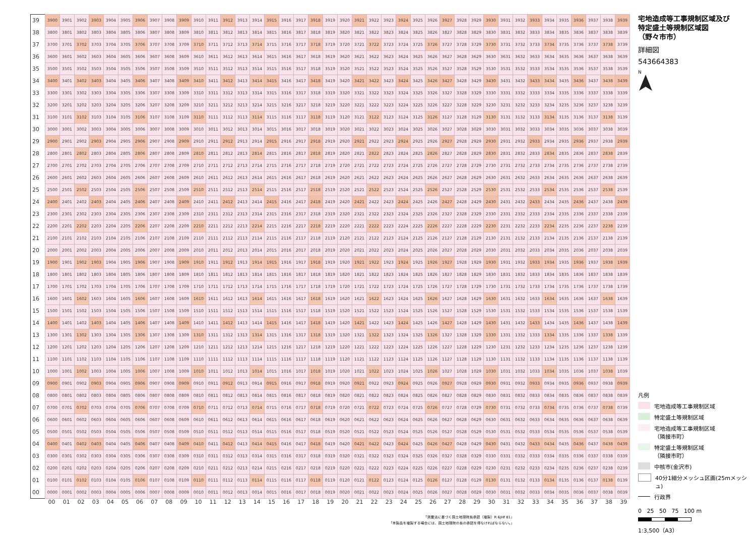| 39 | 3900 | 3901 | 3902 | 3903 | 3904 | 3905 | 3906 | 3907 | 3908 | 3909 | 3910 | 3911 | 3912 | 3913 | 3914 | 3915 | 3916 | 3917 | 3918 | 3919 | 3920 | 3921 | 3922 | 3923 | 3924 | 3925 | 3926 | 3927 | 3928 | 3929 | 3930 | 3931 | 3932 | 3933 | 3934 | 3935 | 3936 | 3937 | 3938 | 3939 |
| 38 | 3800 | 3801 | 3802 | 3803 | 3804 | 3805 | 3806 | 3807 | 3808 | 3809 | 3810 | 3811 | 3812 | 3813 | 3814 | 3815 | 3816 | 3817 | 3818 | 3819 | 3820 | 3821 | 3822 | 3823 | 3824 | 3825 | 3826 | 3827 | 3828 | 3829 | 3830 | 3831 | 3832 | 3833 | 3834 | 3835 | 3836 | 3837 | 3838 | 3839 |
| 37 | 3700 | 3701 | 3702 | 3703 | 3704 | 3705 | 3706 | 3707 | 3708 | 3709 | 3710 | 3711 | 3712 | 3713 | 3714 | 3715 | 3716 | 3717 | 3718 | 3719 | 3720 | 3721 | 3722 | 3723 | 3724 | 3725 | 3726 | 3727 | 3728 | 3729 | 3730 | 3731 | 3732 | 3733 | 3734 | 3735 | 3736 | 3737 | 3738 | 3739 |
| 36 | 3600 | 3601 | 3602 | 3603 | 3604 | 3605 | 3606 | 3607 | 3608 | 3609 | 3610 | 3611 | 3612 | 3613 | 3614 | 3615 | 3616 | 3617 | 3618 | 3619 | 3620 | 3621 | 3622 | 3623 | 3624 | 3625 | 3626 | 3627 | 3628 | 3629 | 3630 | 3631 | 3632 | 3633 | 3634 | 3635 | 3636 | 3637 | 3638 | 3639 |
| 35 | 3500 | 3501 | 3502 | 3503 | 3504 | 3505 | 3506 | 3507 | 3508 | 3509 | 3510 | 3511 | 3512 | 3513 | 3514 | 3515 | 3516 | 3517 | 3518 | 3519 | 3520 | 3521 | 3522 | 3523 | 3524 | 3525 | 3526 | 3527 | 3528 | 3529 | 3530 | 3531 | 3532 | 3533 | 3534 | 3535 | 3536 | 3537 | 3538 | 3539 |
| 34 | 3400 | 3401 | 3402 | 3403 | 3404 | 3405 | 3406 | 3407 | 3408 | 3409 | 3410 | 3411 | 3412 | 3413 | 3414 | 3415 | 3416 | 3417 | 3418 | 3419 | 3420 | 3421 | 3422 | 3423 | 3424 | 3425 | 3426 | 3427 | 3428 | 3429 | 3430 | 3431 | 3432 | 3433 | 3434 | 3435 | 3436 | 3437 | 3438 | 3439 |
| 33 | 3300 | 3301 | 3302 | 3303 | 3304 | 3305 | 3306 | 3307 | 3308 | 3309 | 3310 | 3311 | 3312 | 3313 | 3314 | 3315 | 3316 | 3317 | 3318 | 3319 | 3320 | 3321 | 3322 | 3323 | 3324 | 3325 | 3326 | 3327 | 3328 | 3329 | 3330 | 3331 | 3332 | 3333 | 3334 | 3335 | 3336 | 3337 | 3338 | 3339 |
| 32 | 3200 | 3201 | 3202 | 3203 | 3204 | 3205 | 3206 | 3207 | 3208 | 3209 | 3210 | 3211 | 3212 | 3213 | 3214 | 3215 | 3216 | 3217 | 3218 | 3219 | 3220 | 3221 | 3222 | 3223 | 3224 | 3225 | 3226 | 3227 | 3228 | 3229 | 3230 | 3231 | 3232 | 3233 | 3234 | 3235 | 3236 | 3237 | 3238 | 3239 |
| 31 | 3100 | 3101 | 3102 | 3103 | 3104 | 3105 | 3106 | 3107 | 3108 | 3109 | 3110 | 3111 | 3112 | 3113 | 3114 | 3115 | 3116 | 3117 | 3118 | 3119 | 3120 | 3121 | 3122 | 3123 | 3124 | 3125 | 3126 | 3127 | 3128 | 3129 | 3130 | 3131 | 3132 | 3133 | 3134 | 3135 | 3136 | 3137 | 3138 | 3139 |
| 30 | 3000 | 3001 | 3002 | 3003 | 3004 | 3005 | 3006 | 3007 | 3008 | 3009 | 3010 | 3011 | 3012 | 3013 | 3014 | 3015 | 3016 | 3017 | 3018 | 3019 | 3020 | 3021 | 3022 | 3023 | 3024 | 3025 | 3026 | 3027 | 3028 | 3029 | 3030 | 3031 | 3032 | 3033 | 3034 | 3035 | 3036 | 3037 | 3038 | 3039 |
| 29 | 2900 | 2901 | 2902 | 2903 | 2904 | 2905 | 2906 | 2907 | 2908 | 2909 | 2910 | 2911 | 2912 | 2913 | 2914 | 2915 | 2916 | 2917 | 2918 | 2919 | 2920 | 2921 | 2922 | 2923 | 2924 | 2925 | 2926 | 2927 | 2928 | 2929 | 2930 | 2931 | 2932 | 2933 | 2934 | 2935 | 2936 | 2937 | 2938 | 2939 |
| 28 | 2800 | 2801 | 2802 | 2803 | 2804 | 2805 | 2806 | 2807 | 2808 | 2809 | 2810 | 2811 | 2812 | 2813 | 2814 | 2815 | 2816 | 2817 | 2818 | 2819 | 2820 | 2821 | 2822 | 2823 | 2824 | 2825 | 2826 | 2827 | 2828 | 2829 | 2830 | 2831 | 2832 | 2833 | 2834 | 2835 | 2836 | 2837 | 2838 | 2839 |
| 27 | 2700 | 2701 | 2702 | 2703 | 2704 | 2705 | 2706 | 2707 | 2708 | 2709 | 2710 | 2711 | 2712 | 2713 | 2714 | 2715 | 2716 | 2717 | 2718 | 2719 | 2720 | 2721 | 2722 | 2723 | 2724 | 2725 | 2726 | 2727 | 2728 | 2729 | 2730 | 2731 | 2732 | 2733 | 2734 | 2735 | 2736 | 2737 | 2738 | 2739 |
| 26 | 2600 | 2601 | 2602 | 2603 | 2604 | 2605 | 2606 | 2607 | 2608 | 2609 | 2610 | 2611 | 2612 | 2613 | 2614 | 2615 | 2616 | 2617 | 2618 | 2619 | 2620 | 2621 | 2622 | 2623 | 2624 | 2625 | 2626 | 2627 | 2628 | 2629 | 2630 | 2631 | 2632 | 2633 | 2634 | 2635 | 2636 | 2637 | 2638 | 2639 |
| 25 | 2500 | 2501 | 2502 | 2503 | 2504 | 2505 | 2506 | 2507 | 2508 | 2509 | 2510 | 2511 | 2512 | 2513 | 2514 | 2515 | 2516 | 2517 | 2518 | 2519 | 2520 | 2521 | 2522 | 2523 | 2524 | 2525 | 2526 | 2527 | 2528 | 2529 | 2530 | 2531 | 2532 | 2533 | 2534 | 2535 | 2536 | 2537 | 2538 | 2539 |
| 24 | 2400 | 2401 | 2402 | 2403 | 2404 | 2405 | 2406 | 2407 | 2408 | 2409 | 2410 | 2411 | 2412 | 2413 | 2414 | 2415 | 2416 | 2417 | 2418 | 2419 | 2420 | 2421 | 2422 | 2423 | 2424 | 2425 | 2426 | 2427 | 2428 | 2429 | 2430 | 2431 | 2432 | 2433 | 2434 | 2435 | 2436 | 2437 | 2438 | 2439 |
| 23 | 2300 | 2301 | 2302 | 2303 | 2304 | 2305 | 2306 | 2307 | 2308 | 2309 | 2310 | 2311 | 2312 | 2313 | 2314 | 2315 | 2316 | 2317 | 2318 | 2319 | 2320 | 2321 | 2322 | 2323 | 2324 | 2325 | 2326 | 2327 | 2328 | 2329 | 2330 | 2331 | 2332 | 2333 | 2334 | 2335 | 2336 | 2337 | 2338 | 2339 |
| 22 | 2200 | 2201 | 2202 | 2203 | 2204 | 2205 | 2206 | 2207 | 2208 | 2209 | 2210 | 2211 | 2212 | 2213 | 2214 | 2215 | 2216 | 2217 | 2218 | 2219 | 2220 | 2221 | 2222 | 2223 | 2224 | 2225 | 2226 | 2227 | 2228 | 2229 | 2230 | 2231 | 2232 | 2233 | 2234 | 2235 | 2236 | 2237 | 2238 | 2239 |
| 21 | 2100 | 2101 | 2102 | 2103 | 2104 | 2105 | 2106 | 2107 | 2108 | 2109 | 2110 | 2111 | 2112 | 2113 | 2114 | 2115 | 2116 | 2117 | 2118 | 2119 | 2120 | 2121 | 2122 | 2123 | 2124 | 2125 | 2126 | 2127 | 2128 | 2129 | 2130 | 2131 | 2132 | 2133 | 2134 | 2135 | 2136 | 2137 | 2138 | 2139 |
| 20 | 2000 | 2001 | 2002 | 2003 | 2004 | 2005 | 2006 | 2007 | 2008 | 2009 | 2010 | 2011 | 2012 | 2013 | 2014 | 2015 | 2016 | 2017 | 2018 | 2019 | 2020 | 2021 | 2022 | 2023 | 2024 | 2025 | 2026 | 2027 | 2028 | 2029 | 2030 | 2031 | 2032 | 2033 | 2034 | 2035 | 2036 | 2037 | 2038 | 2039 |
| 19 | 1900 | 1901 | 1902 | 1903 | 1904 | 1905 | 1906 | 1907 | 1908 | 1909 | 1910 | 1911 | 1912 | 1913 | 1914 | 1915 | 1916 | 1917 | 1918 | 1919 | 1920 | 1921 | 1922 | 1923 | 1924 | 1925 | 1926 | 1927 | 1928 | 1929 | 1930 | 1931 | 1932 | 1933 | 1934 | 1935 | 1936 | 1937 | 1938 | 1939 |
| 18 | 1800 | 1801 | 1802 | 1803 | 1804 | 1805 | 1806 | 1807 | 1808 | 1809 | 1810 | 1811 | 1812 | 1813 | 1814 | 1815 | 1816 | 1817 | 1818 | 1819 | 1820 | 1821 | 1822 | 1823 | 1824 | 1825 | 1826 | 1827 | 1828 | 1829 | 1830 | 1831 | 1832 | 1833 | 1834 | 1835 | 1836 | 1837 | 1838 | 1839 |
| 17 | 1700 | 1701 | 1702 | 1703 | 1704 | 1705 | 1706 | 1707 | 1708 | 1709 | 1710 | 1711 | 1712 | 1713 | 1714 | 1715 | 1716 | 1717 | 1718 | 1719 | 1720 | 1721 | 1722 | 1723 | 1724 | 1725 | 1726 | 1727 | 1728 | 1729 | 1730 | 1731 | 1732 | 1733 | 1734 | 1735 | 1736 | 1737 | 1738 | 1739 |
| 16 | 1600 | 1601 | 1602 | 1603 | 1604 | 1605 | 1606 | 1607 | 1608 | 1609 | 1610 | 1611 | 1612 | 1613 | 1614 | 1615 | 1616 | 1617 | 1618 | 1619 | 1620 | 1621 | 1622 | 1623 | 1624 | 1625 | 1626 | 1627 | 1628 | 1629 | 1630 | 1631 | 1632 | 1633 | 1634 | 1635 | 1636 | 1637 | 1638 | 1639 |
| 15 | 1500 | 1501 | 1502 | 1503 | 1504 | 1505 | 1506 | 1507 | 1508 | 1509 | 1510 | 1511 | 1512 | 1513 | 1514 | 1515 | 1516 | 1517 | 1518 | 1519 | 1520 | 1521 | 1522 | 1523 | 1524 | 1525 | 1526 | 1527 | 1528 | 1529 | 1530 | 1531 | 1532 | 1533 | 1534 | 1535 | 1536 | 1537 | 1538 | 1539 |
| 14 | 1400 | 1401 | 1402 | 1403 | 1404 | 1405 | 1406 | 1407 | 1408 | 1409 | 1410 | 1411 | 1412 | 1413 | 1414 | 1415 | 1416 | 1417 | 1418 | 1419 | 1420 | 1421 | 1422 | 1423 | 1424 | 1425 | 1426 | 1427 | 1428 | 1429 | 1430 | 1431 | 1432 | 1433 | 1434 | 1435 | 1436 | 1437 | 1438 | 1439 |
| 13 | 1300 | 1301 | 1302 | 1303 | 1304 | 1305 | 1306 | 1307 | 1308 | 1309 | 1310 | 1311 | 1312 | 1313 | 1314 | 1315 | 1316 | 1317 | 1318 | 1319 | 1320 | 1321 | 1322 | 1323 | 1324 | 1325 | 1326 | 1327 | 1328 | 1329 | 1330 | 1331 | 1332 | 1333 | 1334 | 1335 | 1336 | 1337 | 1338 | 1339 |
| 12 | 1200 | 1201 | 1202 | 1203 | 1204 | 1205 | 1206 | 1207 | 1208 | 1209 | 1210 | 1211 | 1212 | 1213 | 1214 | 1215 | 1216 | 1217 | 1218 | 1219 | 1220 | 1221 | 1222 | 1223 | 1224 | 1225 | 1226 | 1227 | 1228 | 1229 | 1230 | 1231 | 1232 | 1233 | 1234 | 1235 | 1236 | 1237 | 1238 | 1239 |
| 11 | 1100 | 1101 | 1102 | 1103 | 1104 | 1105 | 1106 | 1107 | 1108 | 1109 | 1110 | 1111 | 1112 | 1113 | 1114 | 1115 | 1116 | 1117 | 1118 | 1119 | 1120 | 1121 | 1122 | 1123 | 1124 | 1125 | 1126 | 1127 | 1128 | 1129 | 1130 | 1131 | 1132 | 1133 | 1134 | 1135 | 1136 | 1137 | 1138 | 1139 |
| 10 | 1000 | 1001 | 1002 | 1003 | 1004 | 1005 | 1006 | 1007 | 1008 | 1009 | 1010 | 1011 | 1012 | 1013 | 1014 | 1015 | 1016 | 1017 | 1018 | 1019 | 1020 | 1021 | 1022 | 1023 | 1024 | 1025 | 1026 | 1027 | 1028 | 1029 | 1030 | 1031 | 1032 | 1033 | 1034 | 1035 | 1036 | 1037 | 1038 | 1039 |
| 09 | 0900 | 0901 | 0902 | 0903 | 0904 | 0905 | 0906 | 0907 | 0908 | 0909 | 0910 | 0911 | 0912 | 0913 | 0914 | 0915 | 0916 | 0917 | 0918 | 0919 | 0920 | 0921 | 0922 | 0923 | 0924 | 0925 | 0926 | 0927 | 0928 | 0929 | 0930 | 0931 | 0932 | 0933 | 0934 | 0935 | 0936 | 0937 | 0938 | 0939 |
| 08 | 0800 | 0801 | 0802 | 0803 | 0804 | 0805 | 0806 | 0807 | 0808 | 0809 | 0810 | 0811 | 0812 | 0813 | 0814 | 0815 | 0816 | 0817 | 0818 | 0819 | 0820 | 0821 | 0822 | 0823 | 0824 | 0825 | 0826 | 0827 | 0828 | 0829 | 0830 | 0831 | 0832 | 0833 | 0834 | 0835 | 0836 | 0837 | 0838 | 0839 |
| 07 | 0700 | 0701 | 0702 | 0703 | 0704 | 0705 | 0706 | 0707 | 0708 | 0709 | 0710 | 0711 | 0712 | 0713 | 0714 | 0715 | 0716 | 0717 | 0718 | 0719 | 0720 | 0721 | 0722 | 0723 | 0724 | 0725 | 0726 | 0727 | 0728 | 0729 | 0730 | 0731 | 0732 | 0733 | 0734 | 0735 | 0736 | 0737 | 0738 | 0739 |
| 06 | 0600 | 0601 | 0602 | 0603 | 0604 | 0605 | 0606 | 0607 | 0608 | 0609 | 0610 | 0611 | 0612 | 0613 | 0614 | 0615 | 0616 | 0617 | 0618 | 0619 | 0620 | 0621 | 0622 | 0623 | 0624 | 0625 | 0626 | 0627 | 0628 | 0629 | 0630 | 0631 | 0632 | 0633 | 0634 | 0635 | 0636 | 0637 | 0638 | 0639 |
| 05 | 0500 | 0501 | 0502 | 0503 | 0504 | 0505 | 0506 | 0507 | 0508 | 0509 | 0510 | 0511 | 0512 | 0513 | 0514 | 0515 | 0516 | 0517 | 0518 | 0519 | 0520 | 0521 | 0522 | 0523 | 0524 | 0525 | 0526 | 0527 | 0528 | 0529 | 0530 | 0531 | 0532 | 0533 | 0534 | 0535 | 0536 | 0537 | 0538 | 0539 |
| 04 | 0400 | 0401 | 0402 | 0403 | 0404 | 0405 | 0406 | 0407 | 0408 | 0409 | 0410 | 0411 | 0412 | 0413 | 0414 | 0415 | 0416 | 0417 | 0418 | 0419 | 0420 | 0421 | 0422 | 0423 | 0424 | 0425 | 0426 | 0427 | 0428 | 0429 | 0430 | 0431 | 0432 | 0433 | 0434 | 0435 | 0436 | 0437 | 0438 | 0439 |
| 03 | 0300 | 0301 | 0302 | 0303 | 0304 | 0305 | 0306 | 0307 | 0308 | 0309 | 0310 | 0311 | 0312 | 0313 | 0314 | 0315 | 0316 | 0317 | 0318 | 0319 | 0320 | 0321 | 0322 | 0323 | 0324 | 0325 | 0326 | 0327 | 0328 | 0329 | 0330 | 0331 | 0332 | 0333 | 0334 | 0335 | 0336 | 0337 | 0338 | 0339 |
| 02 | 0200 | 0201 | 0202 | 0203 | 0204 | 0205 | 0206 | 0207 | 0208 | 0209 | 0210 | 0211 | 0212 | 0213 | 0214 | 0215 | 0216 | 0217 | 0218 | 0219 | 0220 | 0221 | 0222 | 0223 | 0224 | 0225 | 0226 | 0227 | 0228 | 0229 | 0230 | 0231 | 0232 | 0233 | 0234 | 0235 | 0236 | 0237 | 0238 | 0239 |
| 01 | 0100 | 0101 | 0102 | 0103 | 0104 | 0105 | 0106 | 0107 | 0108 | 0109 | 0110 | 0111 | 0112 | 0113 | 0114 | 0115 | 0116 | 0117 | 0118 | 0119 | 0120 | 0121 | 0122 | 0123 | 0124 | 0125 | 0126 | 0127 | 0128 | 0129 | 0130 | 0131 | 0132 | 0133 | 0134 | 0135 | 0136 | 0137 | 0138 | 0139 |
| 00 | 0000 | 0001 | 0002 | 0003 | 0004 | 0005 | 0006 | 0007 | 0008 | 0009 | 0010 | 0011 | 0012 | 0013 | 0014 | 0015 | 0016 | 0017 | 0018 | 0019 | 0020 | 0021 | 0022 | 0023 | 0024 | 0025 | 0026 | 0027 | 0028 | 0029 | 0030 | 0031 | 0032 | 0033 | 0034 | 0035 | 0036 | 0037 | 0038 | 0039 |
00 01 02 03 04 05 06 07 08 09 10 11 12 13 14 15 16 17 18 19 20 21 22 23 24 25 26 27 28 29 30 31 32 33 34 35 36 37 38 39
「測量法に基づく国土地理院長承認（複製）R 6JHf 81」
「本製品を複製する場合には、国土地理院の長の承認を得なければならない。」
宅地造成等工事規制区域及び
特定盛土等規制区域図
（野々市市）
詳細図
543664383
N
凡例
宅地造成等工事規制区域
特定盛土等規制区域
宅地造成等工事規制区域
（隣接市町）
特定盛土等規制区域
（隣接市町）
中核市(金沢市)
40分1細分メッシュ区画(25mメッシュ)
行政界
0 25 50 75 100 m
1:3,500（A3）